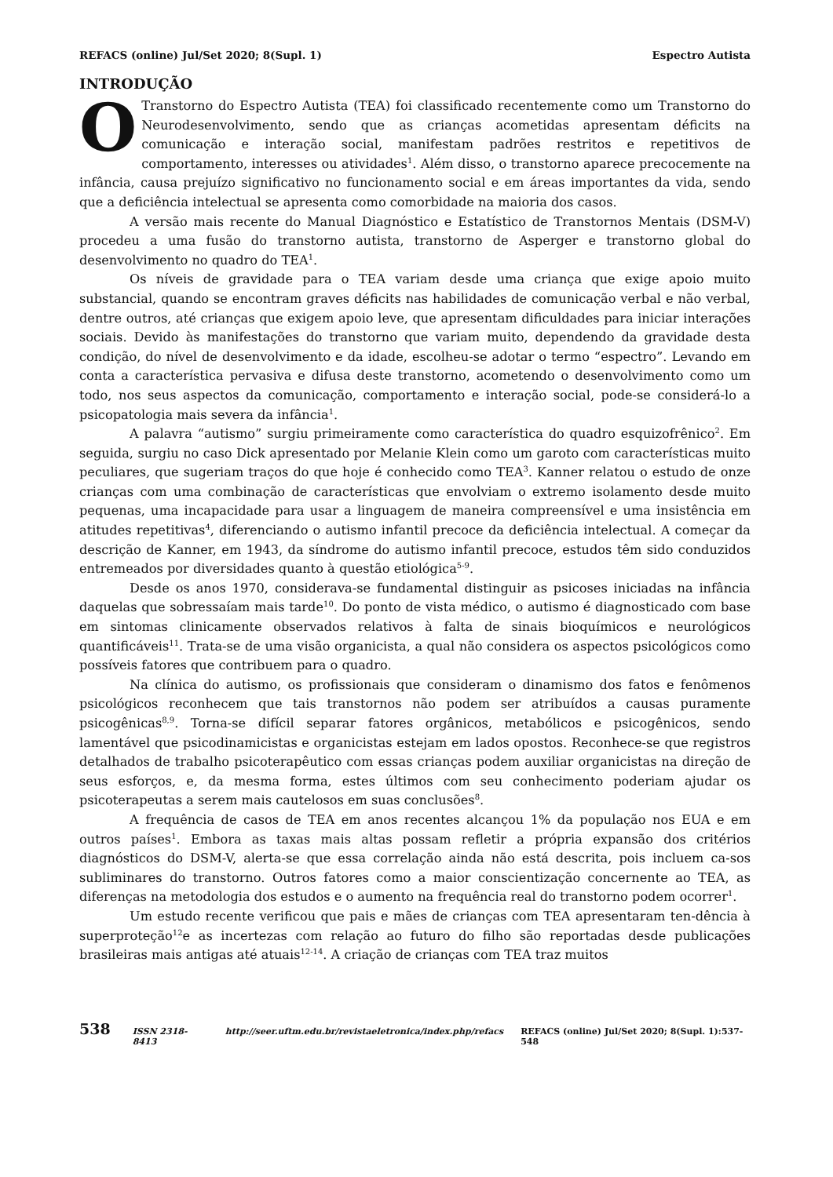REFACS (online) Jul/Set 2020; 8(Supl. 1) Espectro Autista
INTRODUÇÃO
OTranstorno do Espectro Autista (TEA) foi classificado recentemente como um Transtorno do Neurodesenvolvimento, sendo que as crianças acometidas apresentam déficits na comunicação e interação social, manifestam padrões restritos e repetitivos de comportamento, interesses ou atividades<sup>1</sup>. Além disso, o transtorno aparece precocemente na infância, causa prejuízo significativo no funcionamento social e em áreas importantes da vida, sendo que a deficiência intelectual se apresenta como comorbidade na maioria dos casos.
A versão mais recente do Manual Diagnóstico e Estatístico de Transtornos Mentais (DSM-V) procedeu a uma fusão do transtorno autista, transtorno de Asperger e transtorno global do desenvolvimento no quadro do TEA<sup>1</sup>.
Os níveis de gravidade para o TEA variam desde uma criança que exige apoio muito substancial, quando se encontram graves déficits nas habilidades de comunicação verbal e não verbal, dentre outros, até crianças que exigem apoio leve, que apresentam dificuldades para iniciar interações sociais. Devido às manifestações do transtorno que variam muito, dependendo da gravidade desta condição, do nível de desenvolvimento e da idade, escolheu-se adotar o termo “espectro”. Levando em conta a característica pervasiva e difusa deste transtorno, acometendo o desenvolvimento como um todo, nos seus aspectos da comunicação, comportamento e interação social, pode-se considerá-lo a psicopatologia mais severa da infância<sup>1</sup>.
A palavra “autismo” surgiu primeiramente como característica do quadro esquizofrênico<sup>2</sup>. Em seguida, surgiu no caso Dick apresentado por Melanie Klein como um garoto com características muito peculiares, que sugeriam traços do que hoje é conhecido como TEA<sup>3</sup>. Kanner relatou o estudo de onze crianças com uma combinação de características que envolviam o extremo isolamento desde muito pequenas, uma incapacidade para usar a linguagem de maneira compreensível e uma insistência em atitudes repetitivas<sup>4</sup>, diferenciando o autismo infantil precoce da deficiência intelectual. A começar da descrição de Kanner, em 1943, da síndrome do autismo infantil precoce, estudos têm sido conduzidos entremeados por diversidades quanto à questão etiológica<sup>5-9</sup>.
Desde os anos 1970, considerava-se fundamental distinguir as psicoses iniciadas na infância daquelas que sobressaíam mais tarde<sup>10</sup>. Do ponto de vista médico, o autismo é diagnosticado com base em sintomas clinicamente observados relativos à falta de sinais bioquímicos e neurológicos quantificáveis<sup>11</sup>. Trata-se de uma visão organicista, a qual não considera os aspectos psicológicos como possíveis fatores que contribuem para o quadro.
Na clínica do autismo, os profissionais que consideram o dinamismo dos fatos e fenômenos psicológicos reconhecem que tais transtornos não podem ser atribuídos a causas puramente psicogênicas<sup>8,9</sup>. Torna-se difícil separar fatores orgânicos, metabólicos e psicogênicos, sendo lamentável que psicodinamicistas e organicistas estejam em lados opostos. Reconhece-se que registros detalhados de trabalho psicoterapêutico com essas crianças podem auxiliar organicistas na direção de seus esforços, e, da mesma forma, estes últimos com seu conhecimento poderiam ajudar os psicoterapeutas a serem mais cautelosos em suas conclusões<sup>8</sup>.
A frequência de casos de TEA em anos recentes alcançou 1% da população nos EUA e em outros países<sup>1</sup>. Embora as taxas mais altas possam refletir a própria expansão dos critérios diagnósticos do DSM-V, alerta-se que essa correlação ainda não está descrita, pois incluem ca-sos subliminares do transtorno. Outros fatores como a maior conscientização concernente ao TEA, as diferenças na metodologia dos estudos e o aumento na frequência real do transtorno podem ocorrer<sup>1</sup>.
Um estudo recente verificou que pais e mães de crianças com TEA apresentaram ten-dência à superproteção<sup>12</sup>e as incertezas com relação ao futuro do filho são reportadas desde publicações brasileiras mais antigas até atuais<sup>12-14</sup>. A criação de crianças com TEA traz muitos
538 ISSN 2318-8413 http://seer.uftm.edu.br/revistaeletronica/index.php/refacs REFACS (online) Jul/Set 2020; 8(Supl. 1):537-548